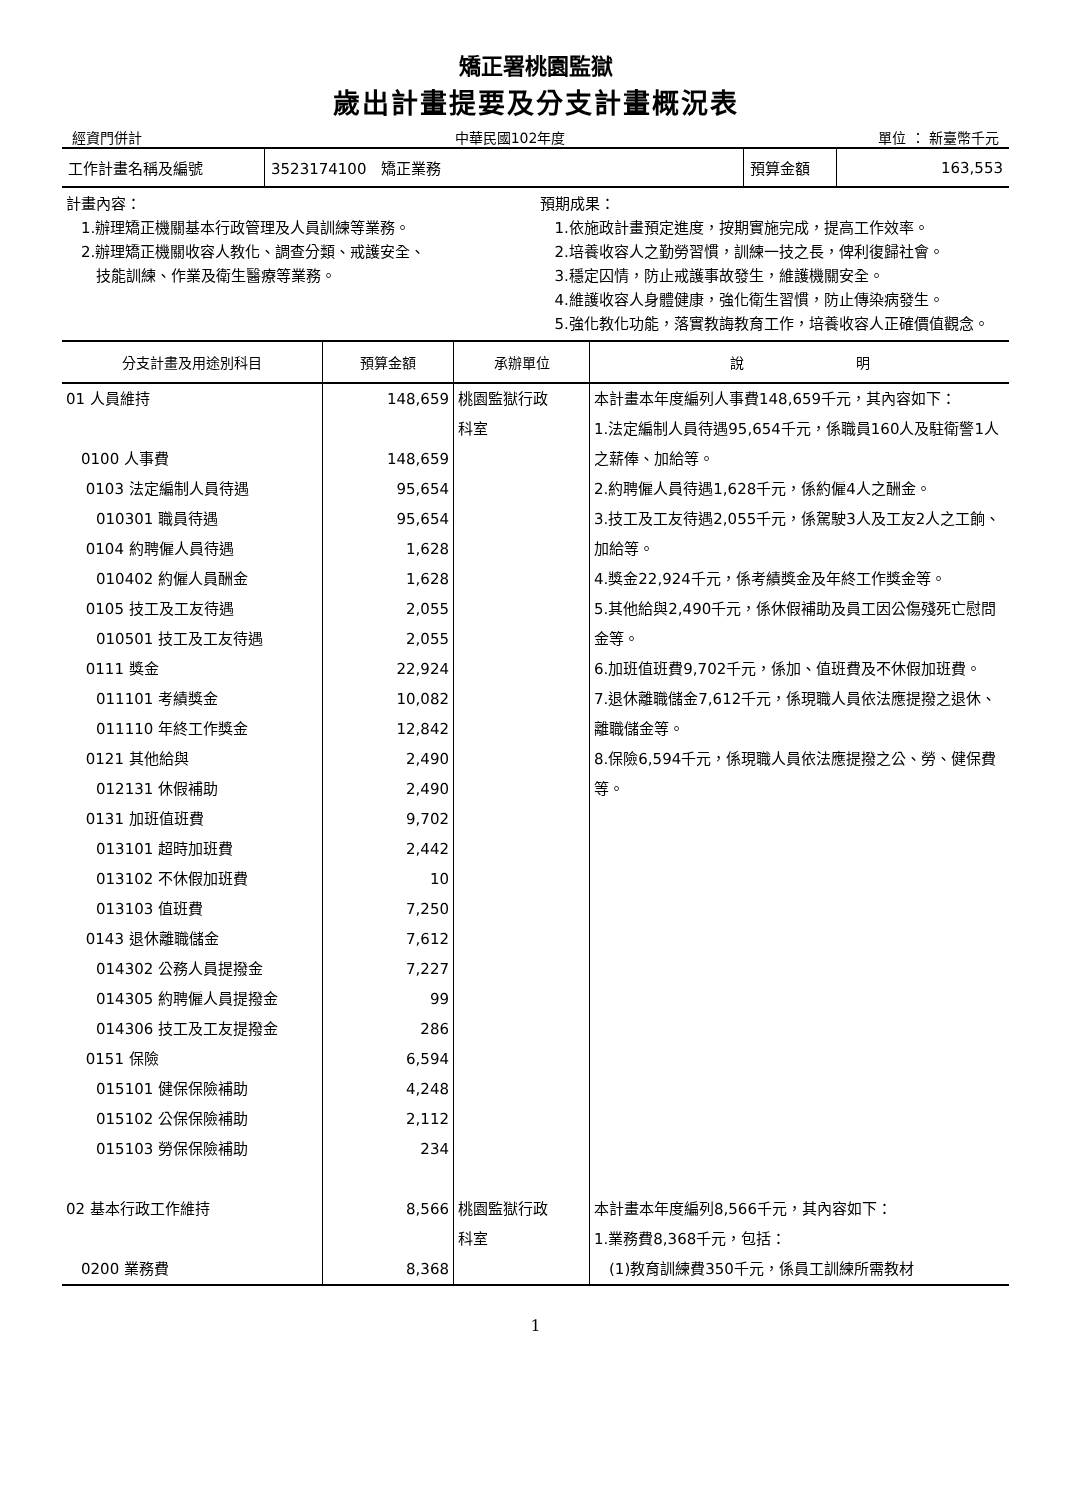矯正署桃園監獄
歲出計畫提要及分支計畫概況表
經資門併計 中華民國102年度 單位 ： 新臺幣千元
| 工作計畫名稱及編號 | 3523174100 矯正業務 | 預算金額 | 163,553 |
計畫內容：
　1.辦理矯正機關基本行政管理及人員訓練等業務。
　2.辦理矯正機關收容人教化、調查分類、戒護安全、
　　技能訓練、作業及衛生醫療等業務。
預期成果：
　1.依施政計畫預定進度，按期實施完成，提高工作效率。
　2.培養收容人之勤勞習慣，訓練一技之長，俾利復歸社會。
　3.穩定囚情，防止戒護事故發生，維護機關安全。
　4.維護收容人身體健康，強化衛生習慣，防止傳染病發生。
　5.強化教化功能，落實教誨教育工作，培養收容人正確價值觀念。
| 分支計畫及用途別科目 | 預算金額 | 承辦單位 | 說 明 |
| --- | --- | --- | --- |
| 01 人員維持 | 148,659 | 桃園監獄行政 科室 | 本計畫本年度編列人事費148,659千元，其內容如下： 1.法定編制人員待遇95,654千元，係職員160人及駐衛警1人之薪俸、加給等。 2.約聘僱人員待遇1,628千元，係約僱4人之酬金。 3.技工及工友待遇2,055千元，係駕駛3人及工友2人之工餉、加給等。 4.獎金22,924千元，係考績獎金及年終工作獎金等。 5.其他給與2,490千元，係休假補助及員工因公傷殘死亡慰問金等。 6.加班值班費9,702千元，係加、值班費及不休假加班費。 7.退休離職儲金7,612千元，係現職人員依法應提撥之退休、離職儲金等。 8.保險6,594千元，係現職人員依法應提撥之公、勞、健保費等。 |
| 0100 人事費 | 148,659 | | |
| 0103 法定編制人員待遇 | 95,654 | | |
| 010301 職員待遇 | 95,654 | | |
| 0104 約聘僱人員待遇 | 1,628 | | |
| 010402 約僱人員酬金 | 1,628 | | |
| 0105 技工及工友待遇 | 2,055 | | |
| 010501 技工及工友待遇 | 2,055 | | |
| 0111 獎金 | 22,924 | | |
| 011101 考績獎金 | 10,082 | | |
| 011110 年終工作獎金 | 12,842 | | |
| 0121 其他給與 | 2,490 | | |
| 012131 休假補助 | 2,490 | | |
| 0131 加班值班費 | 9,702 | | |
| 013101 超時加班費 | 2,442 | | |
| 013102 不休假加班費 | 10 | | |
| 013103 值班費 | 7,250 | | |
| 0143 退休離職儲金 | 7,612 | | |
| 014302 公務人員提撥金 | 7,227 | | |
| 014305 約聘僱人員提撥金 | 99 | | |
| 014306 技工及工友提撥金 | 286 | | |
| 0151 保險 | 6,594 | | |
| 015101 健保保險補助 | 4,248 | | |
| 015102 公保保險補助 | 2,112 | | |
| 015103 勞保保險補助 | 234 | | |
| 02 基本行政工作維持 | 8,566 | 桃園監獄行政 科室 | 本計畫本年度編列8,566千元，其內容如下： 1.業務費8,368千元，包括： (1)教育訓練費350千元，係員工訓練所需教材 |
| 0200 業務費 | 8,368 | | |
1